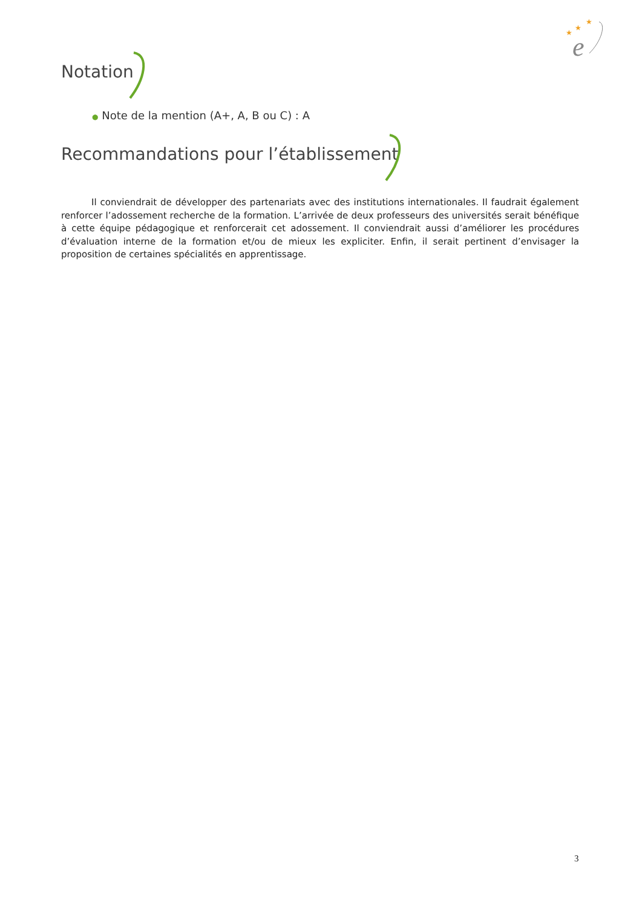★
★
★
e
Notation
● Note de la mention (A+, A, B ou C) : A
Recommandations pour l’établissement
Il conviendrait de développer des partenariats avec des institutions internationales. Il faudrait également renforcer l’adossement recherche de la formation. L’arrivée de deux professeurs des universités serait bénéfique à cette équipe pédagogique et renforcerait cet adossement. Il conviendrait aussi d’améliorer les procédures d’évaluation interne de la formation et/ou de mieux les expliciter. Enfin, il serait pertinent d’envisager la proposition de certaines spécialités en apprentissage.
3